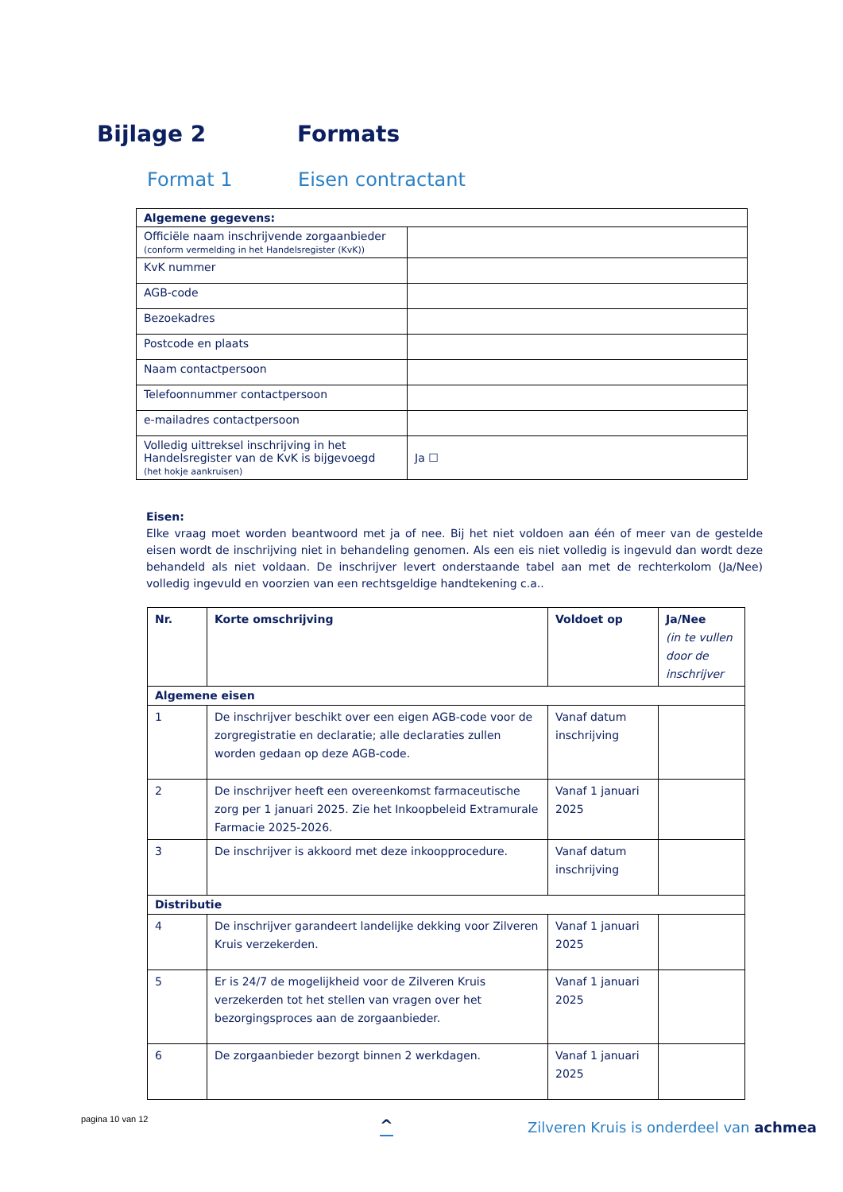Bijlage 2 Formats
Format 1 Eisen contractant
| Algemene gegevens: | |
| --- | --- |
| Officiële naam inschrijvende zorgaanbieder (conform vermelding in het Handelsregister (KvK)) | |
| KvK nummer | |
| AGB-code | |
| Bezoekadres | |
| Postcode en plaats | |
| Naam contactpersoon | |
| Telefoonnummer contactpersoon | |
| e-mailadres contactpersoon | |
| Volledig uittreksel inschrijving in het Handelsregister van de KvK is bijgevoegd (het hokje aankruisen) | Ja ☐ |
Eisen:
Elke vraag moet worden beantwoord met ja of nee. Bij het niet voldoen aan één of meer van de gestelde eisen wordt de inschrijving niet in behandeling genomen. Als een eis niet volledig is ingevuld dan wordt deze behandeld als niet voldaan. De inschrijver levert onderstaande tabel aan met de rechterkolom (Ja/Nee) volledig ingevuld en voorzien van een rechtsgeldige handtekening c.a..
| Nr. | Korte omschrijving | Voldoet op | Ja/Nee (in te vullen door de inschrijver |
| --- | --- | --- | --- |
| Algemene eisen | | | |
| 1 | De inschrijver beschikt over een eigen AGB-code voor de zorgregistratie en declaratie; alle declaraties zullen worden gedaan op deze AGB-code. | Vanaf datum inschrijving | |
| 2 | De inschrijver heeft een overeenkomst farmaceutische zorg per 1 januari 2025. Zie het Inkoopbeleid Extramurale Farmacie 2025-2026. | Vanaf 1 januari 2025 | |
| 3 | De inschrijver is akkoord met deze inkoopprocedure. | Vanaf datum inschrijving | |
| Distributie | | | |
| 4 | De inschrijver garandeert landelijke dekking voor Zilveren Kruis verzekerden. | Vanaf 1 januari 2025 | |
| 5 | Er is 24/7 de mogelijkheid voor de Zilveren Kruis verzekerden tot het stellen van vragen over het bezorgingsproces aan de zorgaanbieder. | Vanaf 1 januari 2025 | |
| 6 | De zorgaanbieder bezorgt binnen 2 werkdagen. | Vanaf 1 januari 2025 | |
pagina 10 van 12 ^
Zilveren Kruis is onderdeel van achmea